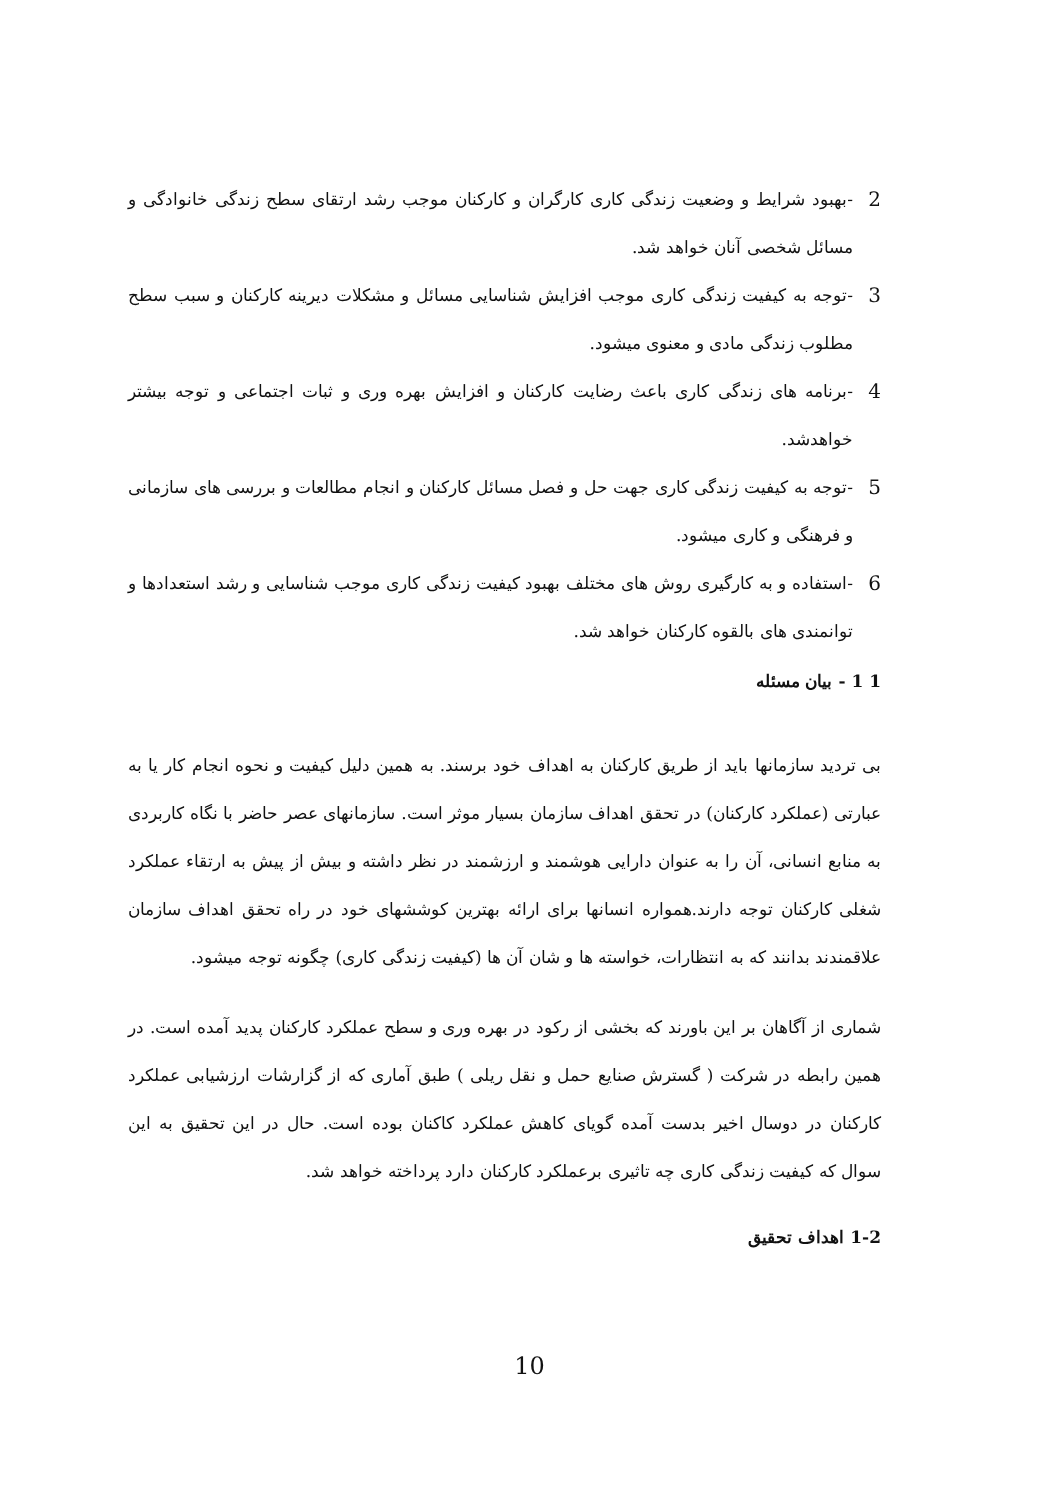2 -بهبود شرایط و وضعیت زندگی کاری کارگران و کارکنان موجب رشد ارتقای سطح زندگی خانوادگی و مسائل شخصی آنان خواهد شد.
3 -توجه به کیفیت زندگی کاری موجب افزایش شناسایی مسائل و مشکلات دیرینه کارکنان و سبب سطح مطلوب زندگی مادی و معنوی میشود.
4 -برنامه های زندگی کاری باعث رضایت کارکنان و افزایش بهره وری و ثبات اجتماعی و توجه بیشتر خواهدشد.
5 -توجه به کیفیت زندگی کاری جهت حل و فصل مسائل کارکنان و انجام مطالعات و بررسی های سازمانی و فرهنگی و کاری میشود.
6 -استفاده و به کارگیری روش های مختلف بهبود کیفیت زندگی کاری موجب شناسایی و رشد استعدادها و توانمندی های بالقوه کارکنان خواهد شد.
1 1 - بیان مسئله
بی تردید سازمانها باید از طریق کارکنان به اهداف خود برسند. به همین دلیل کیفیت و نحوه انجام کار یا به عبارتی (عملکرد کارکنان) در تحقق اهداف سازمان بسیار موثر است. سازمانهای عصر حاضر با نگاه کاربردی به منابع انسانی، آن را به عنوان دارایی هوشمند و ارزشمند در نظر داشته و بیش از پیش به ارتقاء عملکرد شغلی کارکنان توجه دارند.همواره انسانها برای ارائه بهترین کوششهای خود در راه تحقق اهداف سازمان علاقمندند بدانند که به انتظارات، خواسته ها و شان آن ها (کیفیت زندگی کاری) چگونه توجه میشود.
شماری از آگاهان بر این باورند که بخشی از رکود در بهره وری و سطح عملکرد کارکنان پدید آمده است. در همین رابطه در شرکت ( گسترش صنایع حمل و نقل ریلی ) طبق آماری که از گزارشات ارزشیابی عملکرد کارکنان در دوسال اخیر بدست آمده گویای کاهش عملکرد کاکنان بوده است. حال در این تحقیق به این سوال که کیفیت زندگی کاری چه تاثیری برعملکرد کارکنان دارد پرداخته خواهد شد.
1-2 اهداف تحقیق
10